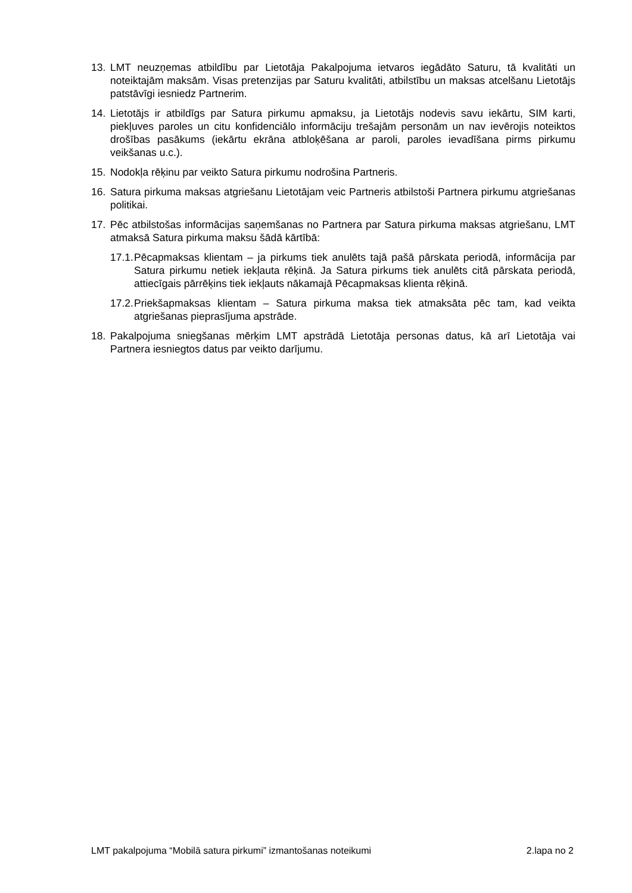13. LMT neuzņemas atbildību par Lietotāja Pakalpojuma ietvaros iegādāto Saturu, tā kvalitāti un noteiktajām maksām. Visas pretenzijas par Saturu kvalitāti, atbilstību un maksas atcelšanu Lietotājs patstāvīgi iesniedz Partnerim.
14. Lietotājs ir atbildīgs par Satura pirkumu apmaksu, ja Lietotājs nodevis savu iekārtu, SIM karti, piekļuves paroles un citu konfidenciālo informāciju trešajām personām un nav ievērojis noteiktos drošības pasākums (iekārtu ekrāna atbloķēšana ar paroli, paroles ievadīšana pirms pirkumu veikšanas u.c.).
15. Nodokļa rēķinu par veikto Satura pirkumu nodrošina Partneris.
16. Satura pirkuma maksas atgriešanu Lietotājam veic Partneris atbilstoši Partnera pirkumu atgriešanas politikai.
17. Pēc atbilstošas informācijas saņemšanas no Partnera par Satura pirkuma maksas atgriešanu, LMT atmaksā Satura pirkuma maksu šādā kārtībā:
17.1. Pēcapmaksas klientam – ja pirkums tiek anulēts tajā pašā pārskata periodā, informācija par Satura pirkumu netiek iekļauta rēķinā. Ja Satura pirkums tiek anulēts citā pārskata periodā, attiecīgais pārrēķins tiek iekļauts nākamajā Pēcapmaksas klienta rēķinā.
17.2. Priekšapmaksas klientam – Satura pirkuma maksa tiek atmaksāta pēc tam, kad veikta atgriešanas pieprasījuma apstrāde.
18. Pakalpojuma sniegšanas mērķim LMT apstrādā Lietotāja personas datus, kā arī Lietotāja vai Partnera iesniegtos datus par veikto darījumu.
LMT pakalpojuma “Mobilā satura pirkumi” izmantošanas noteikumi 2.lapa no 2